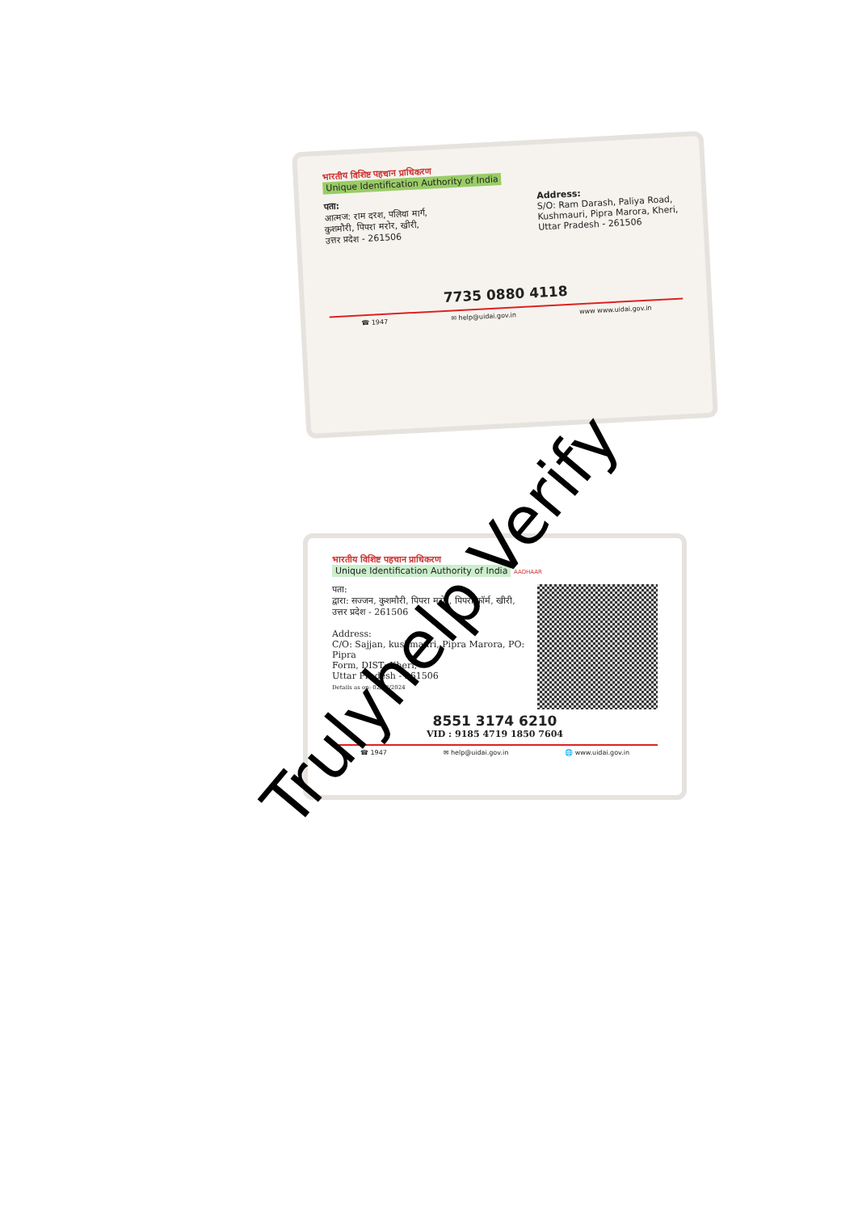भारतीय विशिष्ट पहचान प्राधिकरण
Unique Identification Authority of India
पता:
आत्मज: राम दरश, पलिया मार्ग,
कुशमौरी, पिपरा मरोर, खीरी,
उत्तर प्रदेश - 261506
Address:
S/O: Ram Darash, Paliya Road,
Kushmauri, Pipra Marora, Kheri,
Uttar Pradesh - 261506
7735 0880 4118
☎ 1947 ✉ help@uidai.gov.in www www.uidai.gov.in
भारतीय विशिष्ट पहचान प्राधिकरण
Unique Identification Authority of India AADHAAR
पता:
द्वारा: सज्जन, कुशमौरी, पिपरा मरोर, पिपरा फॉर्म, खीरी,
उत्तर प्रदेश - 261506
Address:
C/O: Sajjan, kushmauri, Pipra Marora, PO: Pipra
Form, DIST: Kheri,
Uttar Pradesh - 261506
Details as on: 02/12/2024
8551 3174 6210
VID : 9185 4719 1850 7604
☎ 1947 ✉ help@uidai.gov.in 🌐 www.uidai.gov.in
Trulyhelp Verify